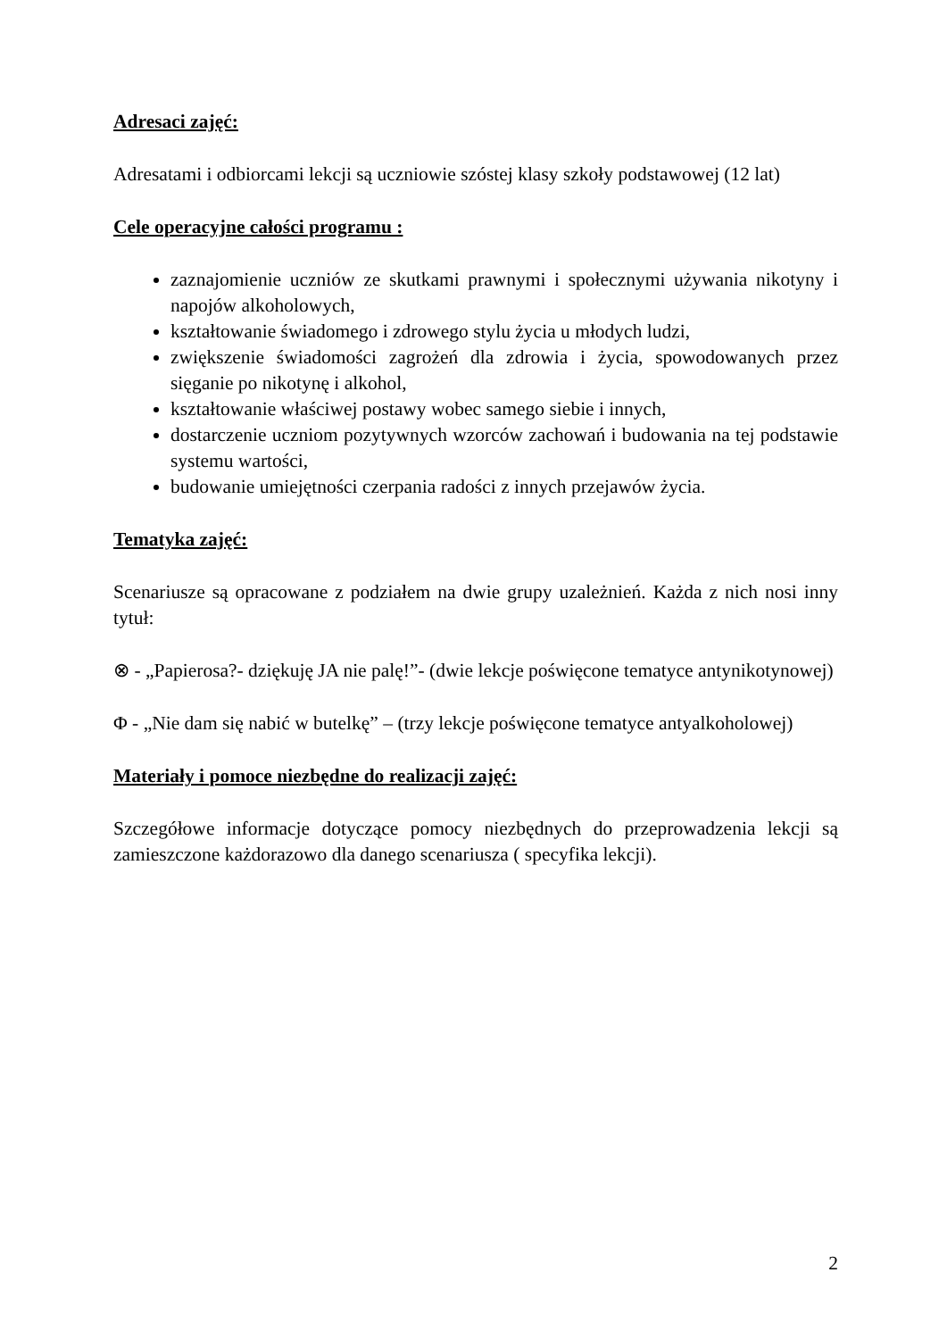Adresaci zajęć:
Adresatami i odbiorcami lekcji są uczniowie szóstej klasy szkoły podstawowej (12 lat)
Cele operacyjne całości programu :
zaznajomienie uczniów ze skutkami prawnymi i społecznymi używania nikotyny i napojów alkoholowych,
kształtowanie świadomego i zdrowego stylu życia u młodych ludzi,
zwiększenie świadomości zagrożeń dla zdrowia i życia, spowodowanych przez sięganie po nikotynę i alkohol,
kształtowanie właściwej postawy wobec samego siebie i innych,
dostarczenie uczniom pozytywnych wzorców zachowań i budowania na tej podstawie systemu wartości,
budowanie umiejętności czerpania radości z innych przejawów życia.
Tematyka zajęć:
Scenariusze są opracowane z podziałem na dwie grupy uzależnień. Każda z nich nosi inny tytuł:
⊗ - „Papierosa?- dziękuję JA nie palę!”- (dwie lekcje poświęcone tematyce antynikotynowej)
Φ - „Nie dam się nabić w butelkę” – (trzy lekcje poświęcone tematyce antyalkoholowej)
Materiały i pomoce niezbędne do realizacji zajęć:
Szczegółowe informacje dotyczące pomocy niezbędnych do przeprowadzenia lekcji są zamieszczone każdorazowo dla danego scenariusza ( specyfika lekcji).
2